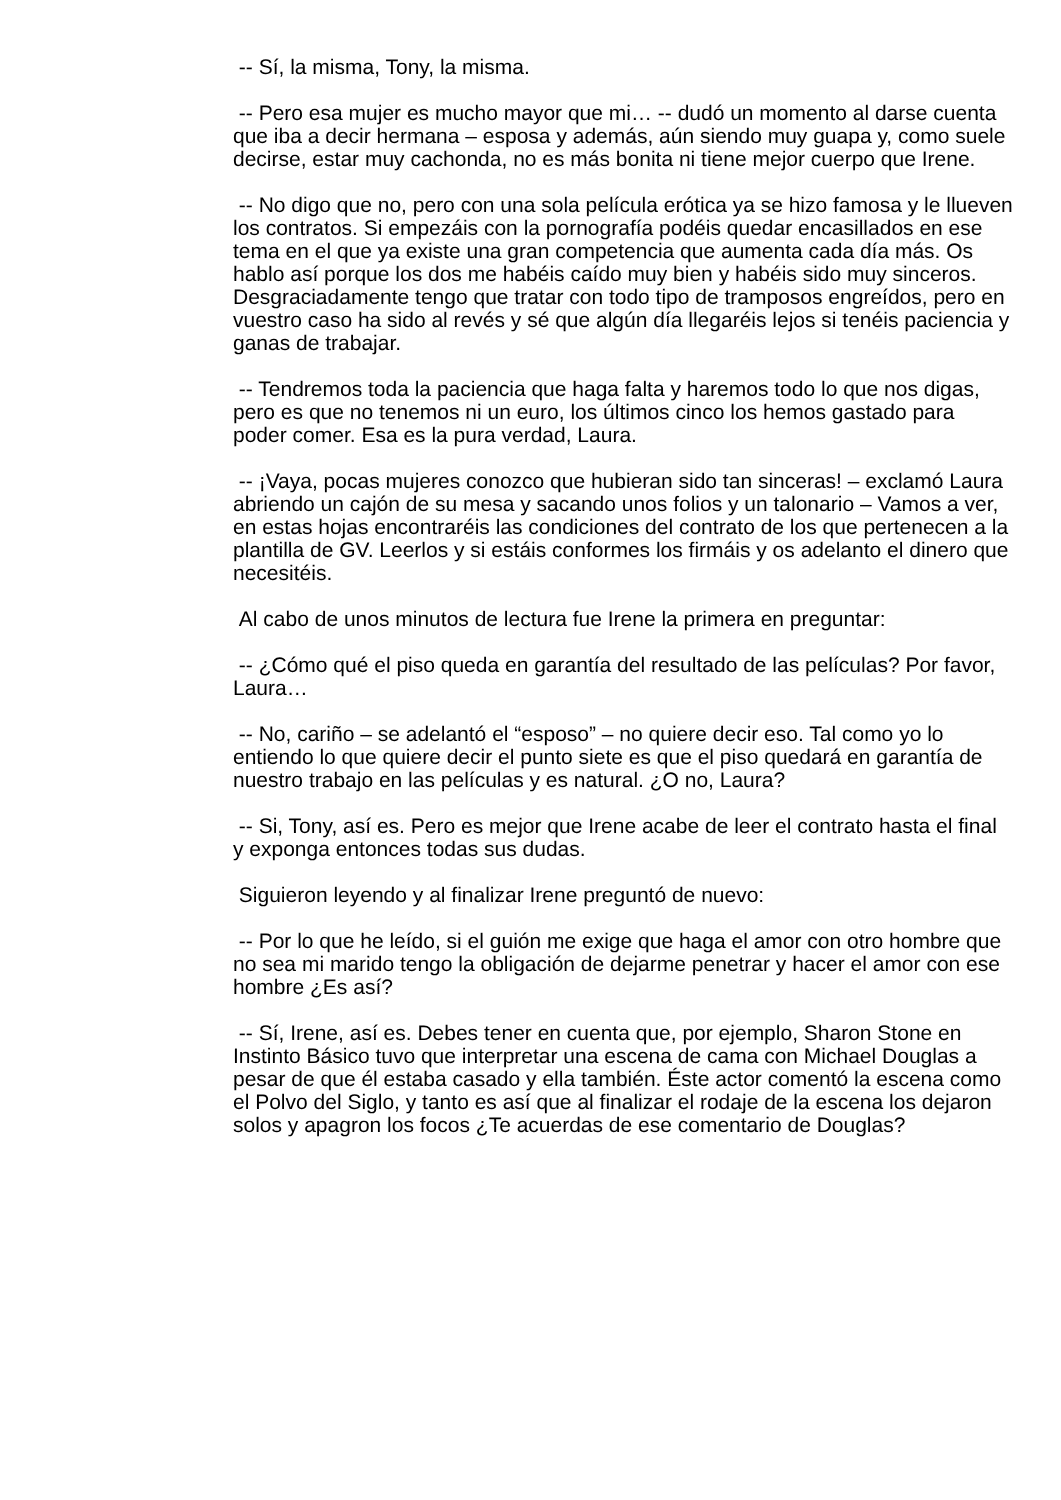-- Sí, la misma, Tony, la misma.
-- Pero esa mujer es mucho mayor que mi… -- dudó un momento al darse cuenta que iba a decir hermana – esposa y además, aún siendo muy guapa y, como suele decirse, estar muy cachonda, no es más bonita ni tiene mejor cuerpo que Irene.
-- No digo que no, pero con una sola película erótica ya se hizo famosa y le llueven los contratos. Si empezáis con la pornografía podéis quedar encasillados en ese tema en el que ya existe una gran competencia que aumenta cada día más. Os hablo así porque los dos me habéis caído muy bien y habéis sido muy sinceros. Desgraciadamente tengo que tratar con todo tipo de tramposos engreídos, pero en vuestro caso ha sido al revés y sé que algún día llegaréis lejos si tenéis paciencia y ganas de trabajar.
-- Tendremos toda la paciencia que haga falta y haremos todo lo que nos digas, pero es que no tenemos ni un euro, los últimos cinco los hemos gastado para poder comer. Esa es la pura verdad, Laura.
-- ¡Vaya, pocas mujeres conozco que hubieran sido tan sinceras! – exclamó Laura abriendo un cajón de su mesa y sacando unos folios y un talonario – Vamos a ver, en estas hojas encontraréis las condiciones del contrato de los que pertenecen a la plantilla de GV. Leerlos y si estáis conformes los firmáis y os adelanto el dinero que necesitéis.
Al cabo de unos minutos de lectura fue Irene la primera en preguntar:
-- ¿Cómo qué el piso queda en garantía del resultado de las películas? Por favor, Laura…
-- No, cariño – se adelantó el “esposo” – no quiere decir eso. Tal como yo lo entiendo lo que quiere decir el punto siete es que el piso quedará en garantía de nuestro trabajo en las películas y es natural. ¿O no, Laura?
-- Si, Tony, así es. Pero es mejor que Irene acabe de leer el contrato hasta el final y exponga entonces todas sus dudas.
Siguieron leyendo y al finalizar Irene preguntó de nuevo:
-- Por lo que he leído, si el guión me exige que haga el amor con otro hombre que no sea mi marido tengo la obligación de dejarme penetrar y hacer el amor con ese hombre ¿Es así?
-- Sí, Irene, así es. Debes tener en cuenta que, por ejemplo, Sharon Stone en Instinto Básico tuvo que interpretar una escena de cama con Michael Douglas a pesar de que él estaba casado y ella también. Éste actor comentó la escena como el Polvo del Siglo, y tanto es así que al finalizar el rodaje de la escena los dejaron solos y apagron los focos ¿Te acuerdas de ese comentario de Douglas?